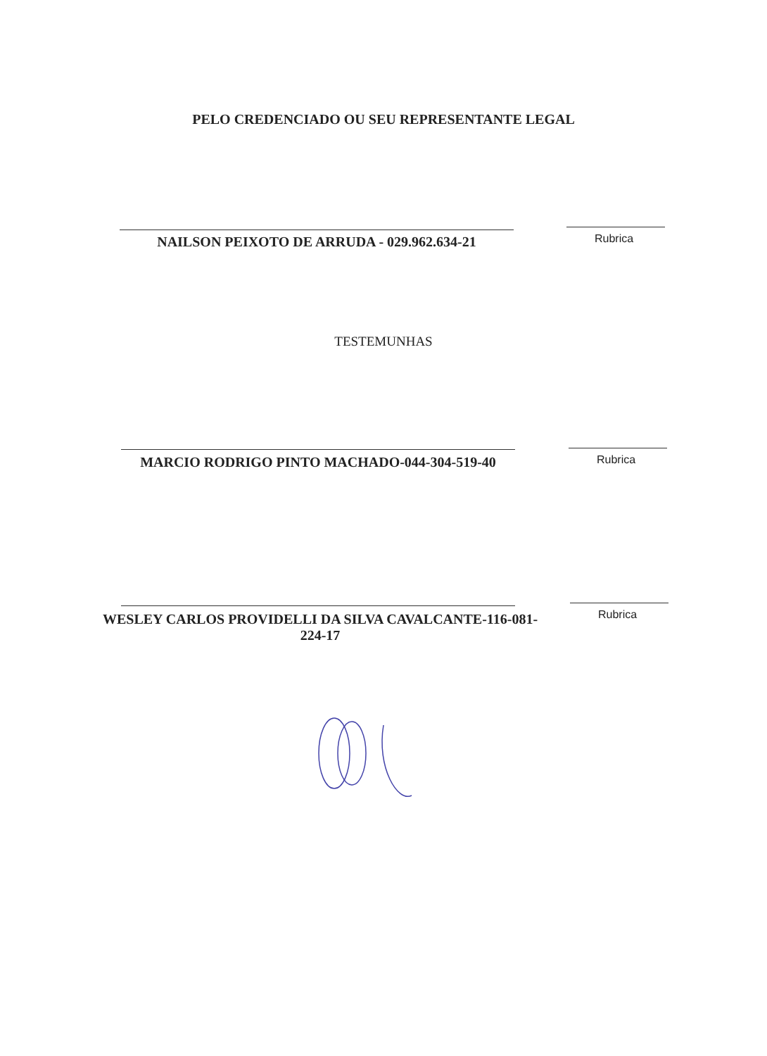PELO CREDENCIADO OU SEU REPRESENTANTE LEGAL
NAILSON PEIXOTO DE ARRUDA - 029.962.634-21 Rubrica
TESTEMUNHAS
MARCIO RODRIGO PINTO MACHADO-044-304-519-40 Rubrica
WESLEY CARLOS PROVIDELLI DA SILVA CAVALCANTE-116-081-224-17
Rubrica